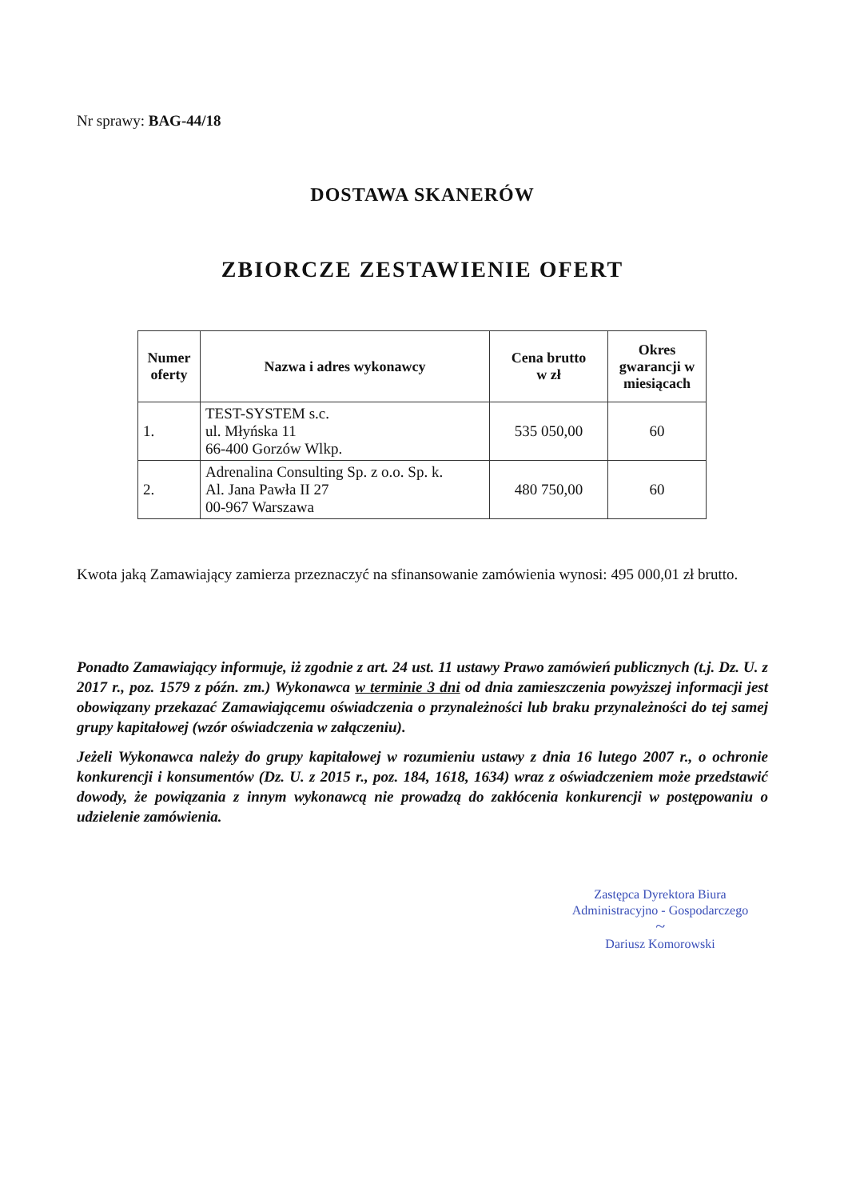Nr sprawy: BAG-44/18
DOSTAWA SKANERÓW
ZBIORCZE ZESTAWIENIE OFERT
| Numer oferty | Nazwa i adres wykonawcy | Cena brutto w zł | Okres gwarancji w miesiącach |
| --- | --- | --- | --- |
| 1. | TEST-SYSTEM s.c. ul. Młyńska 11 66-400 Gorzów Wlkp. | 535 050,00 | 60 |
| 2. | Adrenalina Consulting Sp. z o.o. Sp. k. Al. Jana Pawła II 27 00-967 Warszawa | 480 750,00 | 60 |
Kwota jaką Zamawiający zamierza przeznaczyć na sfinansowanie zamówienia wynosi: 495 000,01 zł brutto.
Ponadto Zamawiający informuje, iż zgodnie z art. 24 ust. 11 ustawy Prawo zamówień publicznych (t.j. Dz. U. z 2017 r., poz. 1579 z późn. zm.) Wykonawca w terminie 3 dni od dnia zamieszczenia powyższej informacji jest obowiązany przekazać Zamawiającemu oświadczenia o przynależności lub braku przynależności do tej samej grupy kapitałowej (wzór oświadczenia w załączeniu).
Jeżeli Wykonawca należy do grupy kapitałowej w rozumieniu ustawy z dnia 16 lutego 2007 r., o ochronie konkurencji i konsumentów (Dz. U. z 2015 r., poz. 184, 1618, 1634) wraz z oświadczeniem może przedstawić dowody, że powiązania z innym wykonawcą nie prowadzą do zakłócenia konkurencji w postępowaniu o udzielenie zamówienia.
Zastępca Dyrektora Biura
Administracyjno - Gospodarczego
~
Dariusz Komorowski